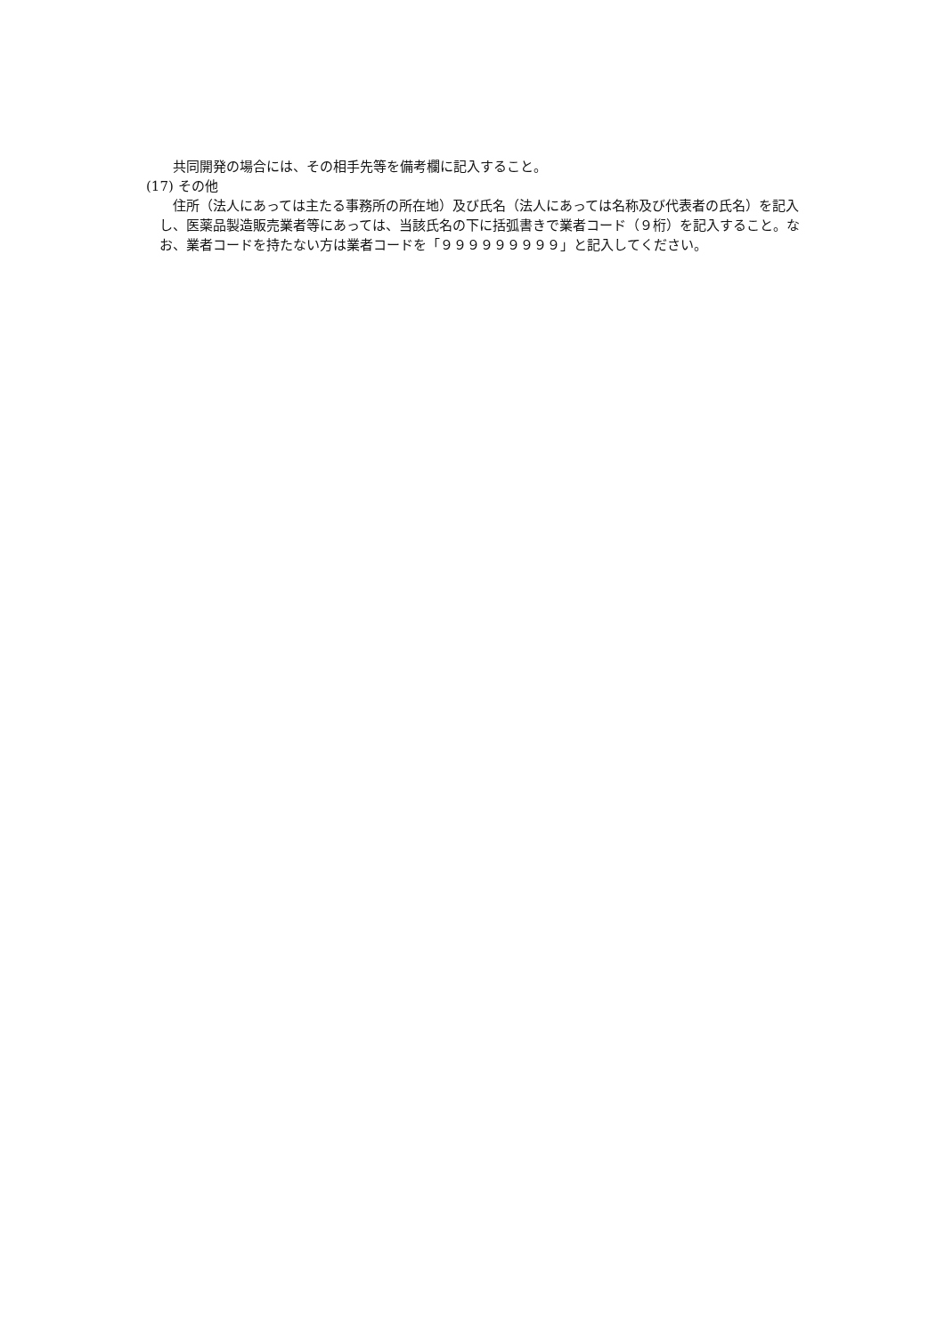共同開発の場合には、その相手先等を備考欄に記入すること。
(17) その他
住所（法人にあっては主たる事務所の所在地）及び氏名（法人にあっては名称及び代表者の氏名）を記入し、医薬品製造販売業者等にあっては、当該氏名の下に括弧書きで業者コード（９桁）を記入すること。なお、業者コードを持たない方は業者コードを「９９９９９９９９９」と記入してください。